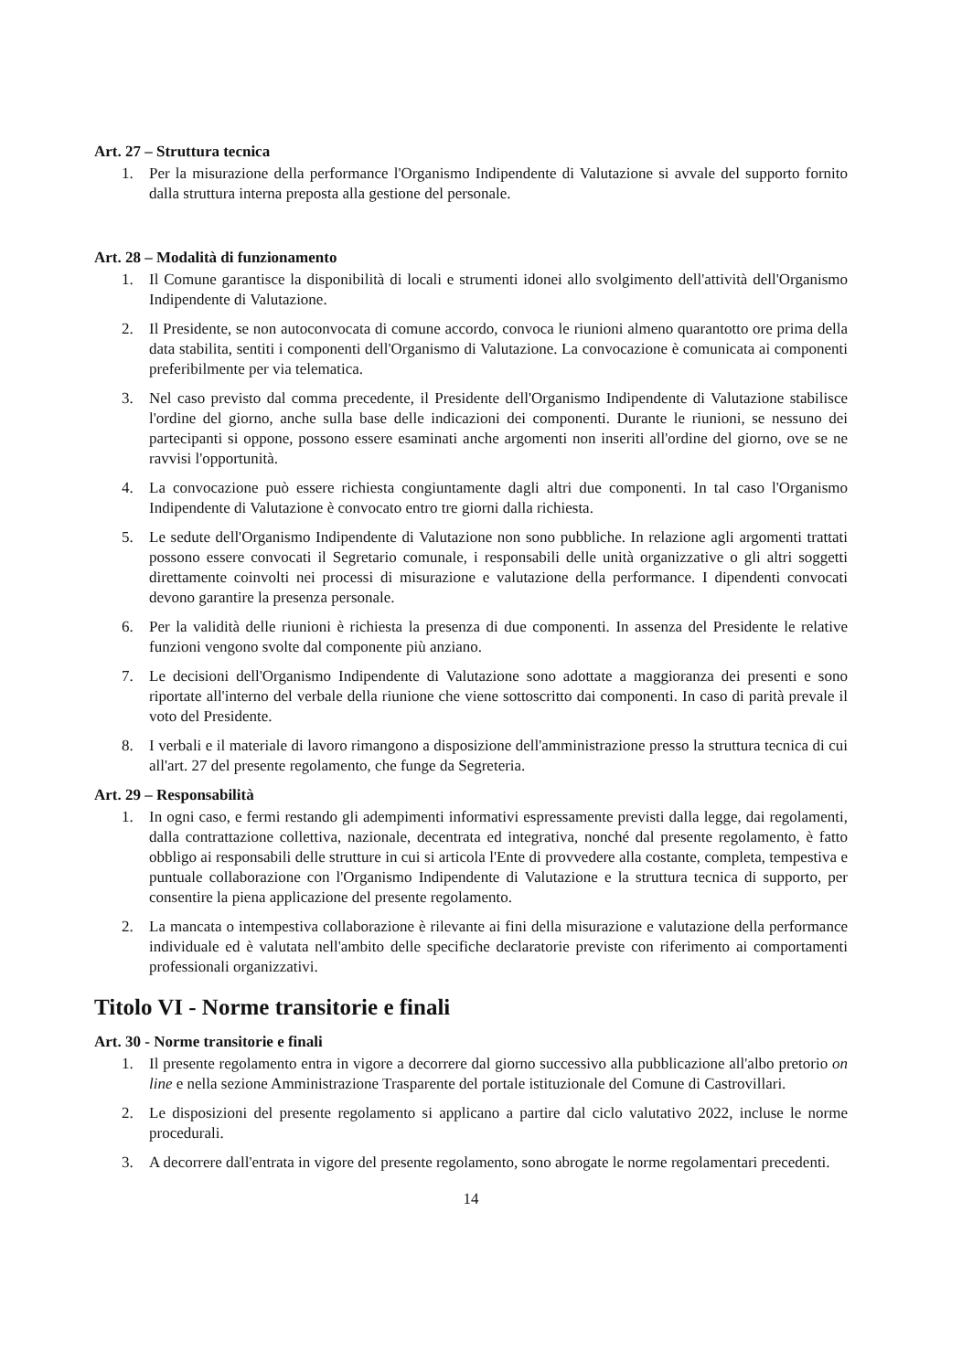Art. 27 – Struttura tecnica
1. Per la misurazione della performance l'Organismo Indipendente di Valutazione si avvale del supporto fornito dalla struttura interna preposta alla gestione del personale.
Art. 28 – Modalità di funzionamento
1. Il Comune garantisce la disponibilità di locali e strumenti idonei allo svolgimento dell'attività dell'Organismo Indipendente di Valutazione.
2. Il Presidente, se non autoconvocata di comune accordo, convoca le riunioni almeno quarantotto ore prima della data stabilita, sentiti i componenti dell'Organismo di Valutazione. La convocazione è comunicata ai componenti preferibilmente per via telematica.
3. Nel caso previsto dal comma precedente, il Presidente dell'Organismo Indipendente di Valutazione stabilisce l'ordine del giorno, anche sulla base delle indicazioni dei componenti. Durante le riunioni, se nessuno dei partecipanti si oppone, possono essere esaminati anche argomenti non inseriti all'ordine del giorno, ove se ne ravvisi l'opportunità.
4. La convocazione può essere richiesta congiuntamente dagli altri due componenti. In tal caso l'Organismo Indipendente di Valutazione è convocato entro tre giorni dalla richiesta.
5. Le sedute dell'Organismo Indipendente di Valutazione non sono pubbliche. In relazione agli argomenti trattati possono essere convocati il Segretario comunale, i responsabili delle unità organizzative o gli altri soggetti direttamente coinvolti nei processi di misurazione e valutazione della performance. I dipendenti convocati devono garantire la presenza personale.
6. Per la validità delle riunioni è richiesta la presenza di due componenti. In assenza del Presidente le relative funzioni vengono svolte dal componente più anziano.
7. Le decisioni dell'Organismo Indipendente di Valutazione sono adottate a maggioranza dei presenti e sono riportate all'interno del verbale della riunione che viene sottoscritto dai componenti. In caso di parità prevale il voto del Presidente.
8. I verbali e il materiale di lavoro rimangono a disposizione dell'amministrazione presso la struttura tecnica di cui all'art. 27 del presente regolamento, che funge da Segreteria.
Art. 29 – Responsabilità
1. In ogni caso, e fermi restando gli adempimenti informativi espressamente previsti dalla legge, dai regolamenti, dalla contrattazione collettiva, nazionale, decentrata ed integrativa, nonché dal presente regolamento, è fatto obbligo ai responsabili delle strutture in cui si articola l'Ente di provvedere alla costante, completa, tempestiva e puntuale collaborazione con l'Organismo Indipendente di Valutazione e la struttura tecnica di supporto, per consentire la piena applicazione del presente regolamento.
2. La mancata o intempestiva collaborazione è rilevante ai fini della misurazione e valutazione della performance individuale ed è valutata nell'ambito delle specifiche declaratorie previste con riferimento ai comportamenti professionali organizzativi.
Titolo VI - Norme transitorie e finali
Art. 30 - Norme transitorie e finali
1. Il presente regolamento entra in vigore a decorrere dal giorno successivo alla pubblicazione all'albo pretorio on line e nella sezione Amministrazione Trasparente del portale istituzionale del Comune di Castrovillari.
2. Le disposizioni del presente regolamento si applicano a partire dal ciclo valutativo 2022, incluse le norme procedurali.
3. A decorrere dall'entrata in vigore del presente regolamento, sono abrogate le norme regolamentari precedenti.
14